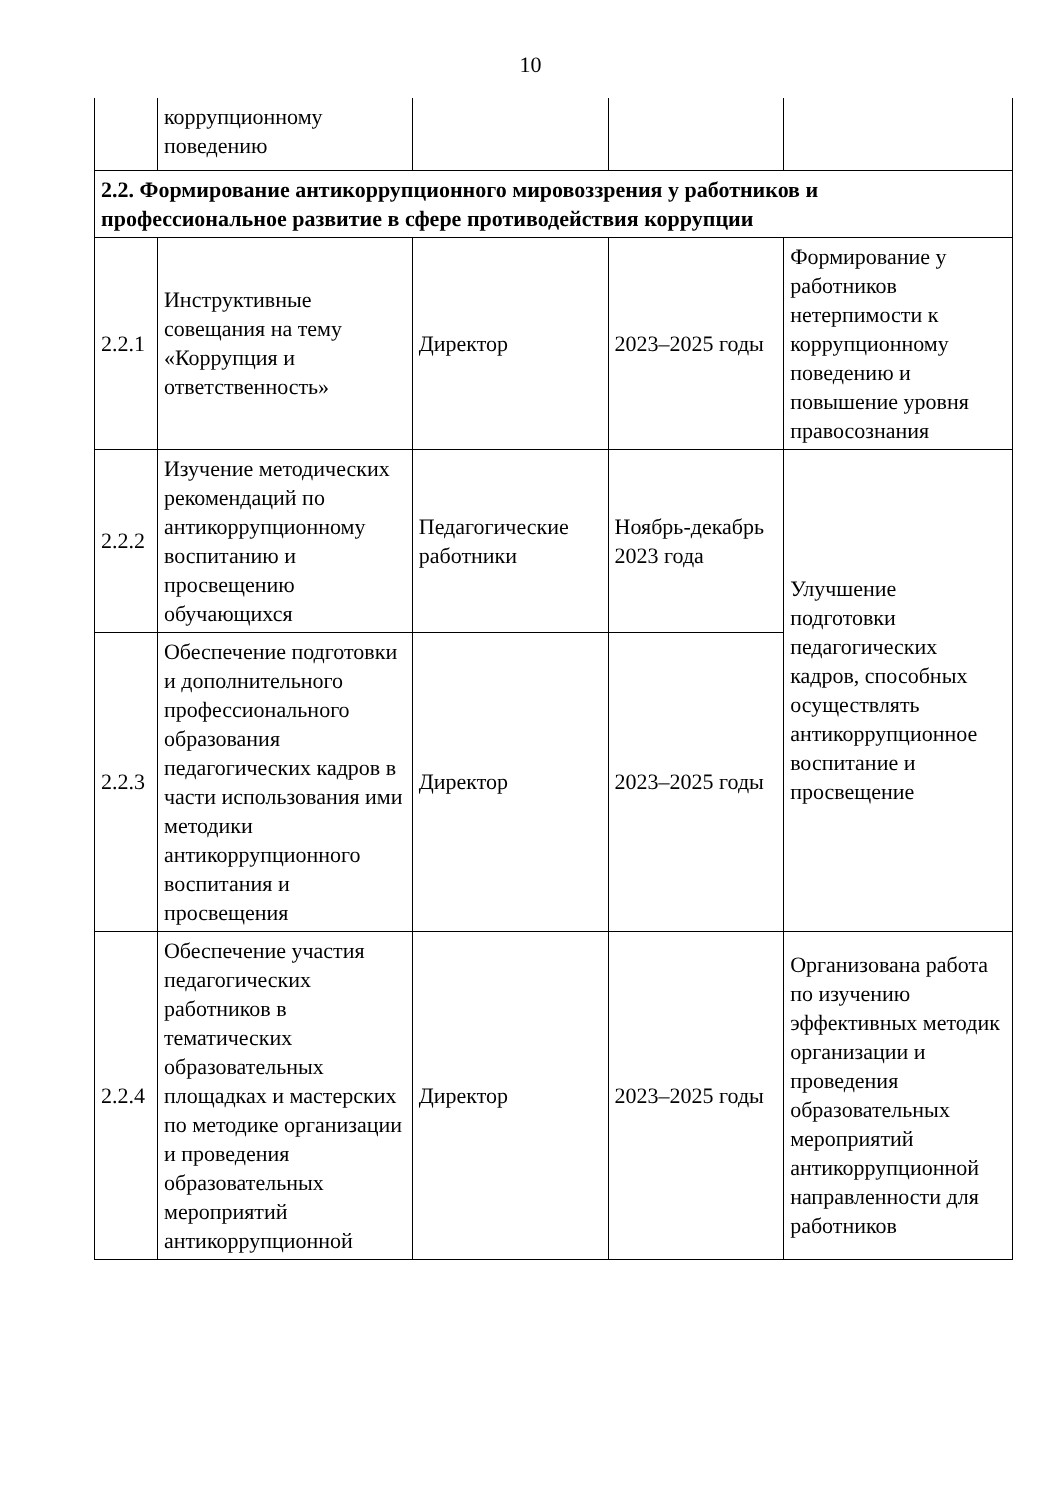10
| | коррупционному поведению | | | |
| 2.2. Формирование антикоррупционного мировоззрения у работников и профессиональное развитие в сфере противодействия коррупции | | | | |
| 2.2.1 | Инструктивные совещания на тему «Коррупция и ответственность» | Директор | 2023–2025 годы | Формирование у работников нетерпимости к коррупционному поведению и повышение уровня правосознания |
| 2.2.2 | Изучение методических рекомендаций по антикоррупционному воспитанию и просвещению обучающихся | Педагогические работники | Ноябрь-декабрь 2023 года | Улучшение подготовки педагогических кадров, способных осуществлять антикоррупционное воспитание и просвещение |
| 2.2.3 | Обеспечение подготовки и дополнительного профессионального образования педагогических кадров в части использования ими методики антикоррупционного воспитания и просвещения | Директор | 2023–2025 годы | |
| 2.2.4 | Обеспечение участия педагогических работников в тематических образовательных площадках и мастерских по методике организации и проведения образовательных мероприятий антикоррупционной | Директор | 2023–2025 годы | Организована работа по изучению эффективных методик организации и проведения образовательных мероприятий антикоррупционной направленности для работников |